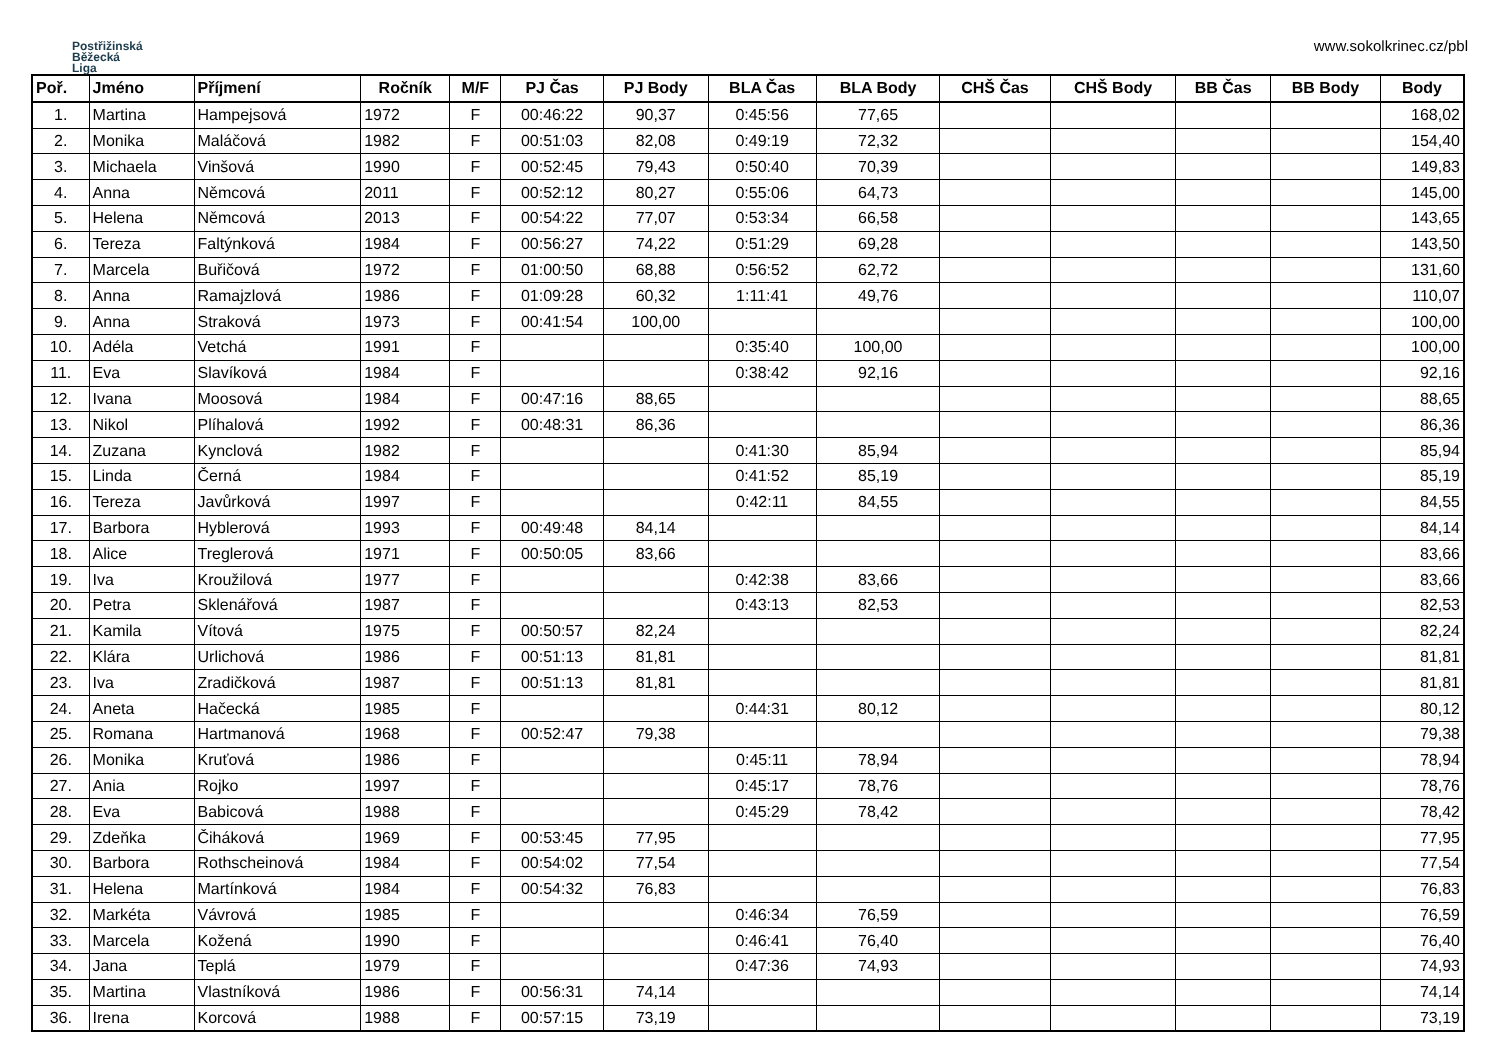Postřižinská
Běžecká
Liga
www.sokolkrinec.cz/pbl
| Poř. | Jméno | Příjmení | Ročník | M/F | PJ Čas | PJ Body | BLA Čas | BLA Body | CHŠ Čas | CHŠ Body | BB Čas | BB Body | Body |
| --- | --- | --- | --- | --- | --- | --- | --- | --- | --- | --- | --- | --- | --- |
| 1. | Martina | Hampejsová | 1972 | F | 00:46:22 | 90,37 | 0:45:56 | 77,65 | | | | | 168,02 |
| 2. | Monika | Maláčová | 1982 | F | 00:51:03 | 82,08 | 0:49:19 | 72,32 | | | | | 154,40 |
| 3. | Michaela | Vinšová | 1990 | F | 00:52:45 | 79,43 | 0:50:40 | 70,39 | | | | | 149,83 |
| 4. | Anna | Němcová | 2011 | F | 00:52:12 | 80,27 | 0:55:06 | 64,73 | | | | | 145,00 |
| 5. | Helena | Němcová | 2013 | F | 00:54:22 | 77,07 | 0:53:34 | 66,58 | | | | | 143,65 |
| 6. | Tereza | Faltýnková | 1984 | F | 00:56:27 | 74,22 | 0:51:29 | 69,28 | | | | | 143,50 |
| 7. | Marcela | Buřičová | 1972 | F | 01:00:50 | 68,88 | 0:56:52 | 62,72 | | | | | 131,60 |
| 8. | Anna | Ramajzlová | 1986 | F | 01:09:28 | 60,32 | 1:11:41 | 49,76 | | | | | 110,07 |
| 9. | Anna | Straková | 1973 | F | 00:41:54 | 100,00 | | | | | | | 100,00 |
| 10. | Adéla | Vetchá | 1991 | F | | | 0:35:40 | 100,00 | | | | | 100,00 |
| 11. | Eva | Slavíková | 1984 | F | | | 0:38:42 | 92,16 | | | | | 92,16 |
| 12. | Ivana | Moosová | 1984 | F | 00:47:16 | 88,65 | | | | | | | 88,65 |
| 13. | Nikol | Plíhalová | 1992 | F | 00:48:31 | 86,36 | | | | | | | 86,36 |
| 14. | Zuzana | Kynclová | 1982 | F | | | 0:41:30 | 85,94 | | | | | 85,94 |
| 15. | Linda | Černá | 1984 | F | | | 0:41:52 | 85,19 | | | | | 85,19 |
| 16. | Tereza | Javůrková | 1997 | F | | | 0:42:11 | 84,55 | | | | | 84,55 |
| 17. | Barbora | Hyblerová | 1993 | F | 00:49:48 | 84,14 | | | | | | | 84,14 |
| 18. | Alice | Treglerová | 1971 | F | 00:50:05 | 83,66 | | | | | | | 83,66 |
| 19. | Iva | Kroužilová | 1977 | F | | | 0:42:38 | 83,66 | | | | | 83,66 |
| 20. | Petra | Sklenářová | 1987 | F | | | 0:43:13 | 82,53 | | | | | 82,53 |
| 21. | Kamila | Vítová | 1975 | F | 00:50:57 | 82,24 | | | | | | | 82,24 |
| 22. | Klára | Urlichová | 1986 | F | 00:51:13 | 81,81 | | | | | | | 81,81 |
| 23. | Iva | Zradičková | 1987 | F | 00:51:13 | 81,81 | | | | | | | 81,81 |
| 24. | Aneta | Hačecká | 1985 | F | | | 0:44:31 | 80,12 | | | | | 80,12 |
| 25. | Romana | Hartmanová | 1968 | F | 00:52:47 | 79,38 | | | | | | | 79,38 |
| 26. | Monika | Kruťová | 1986 | F | | | 0:45:11 | 78,94 | | | | | 78,94 |
| 27. | Ania | Rojko | 1997 | F | | | 0:45:17 | 78,76 | | | | | 78,76 |
| 28. | Eva | Babicová | 1988 | F | | | 0:45:29 | 78,42 | | | | | 78,42 |
| 29. | Zdeňka | Čiháková | 1969 | F | 00:53:45 | 77,95 | | | | | | | 77,95 |
| 30. | Barbora | Rothscheinová | 1984 | F | 00:54:02 | 77,54 | | | | | | | 77,54 |
| 31. | Helena | Martínková | 1984 | F | 00:54:32 | 76,83 | | | | | | | 76,83 |
| 32. | Markéta | Vávrová | 1985 | F | | | 0:46:34 | 76,59 | | | | | 76,59 |
| 33. | Marcela | Kožená | 1990 | F | | | 0:46:41 | 76,40 | | | | | 76,40 |
| 34. | Jana | Teplá | 1979 | F | | | 0:47:36 | 74,93 | | | | | 74,93 |
| 35. | Martina | Vlastníková | 1986 | F | 00:56:31 | 74,14 | | | | | | | 74,14 |
| 36. | Irena | Korcová | 1988 | F | 00:57:15 | 73,19 | | | | | | | 73,19 |